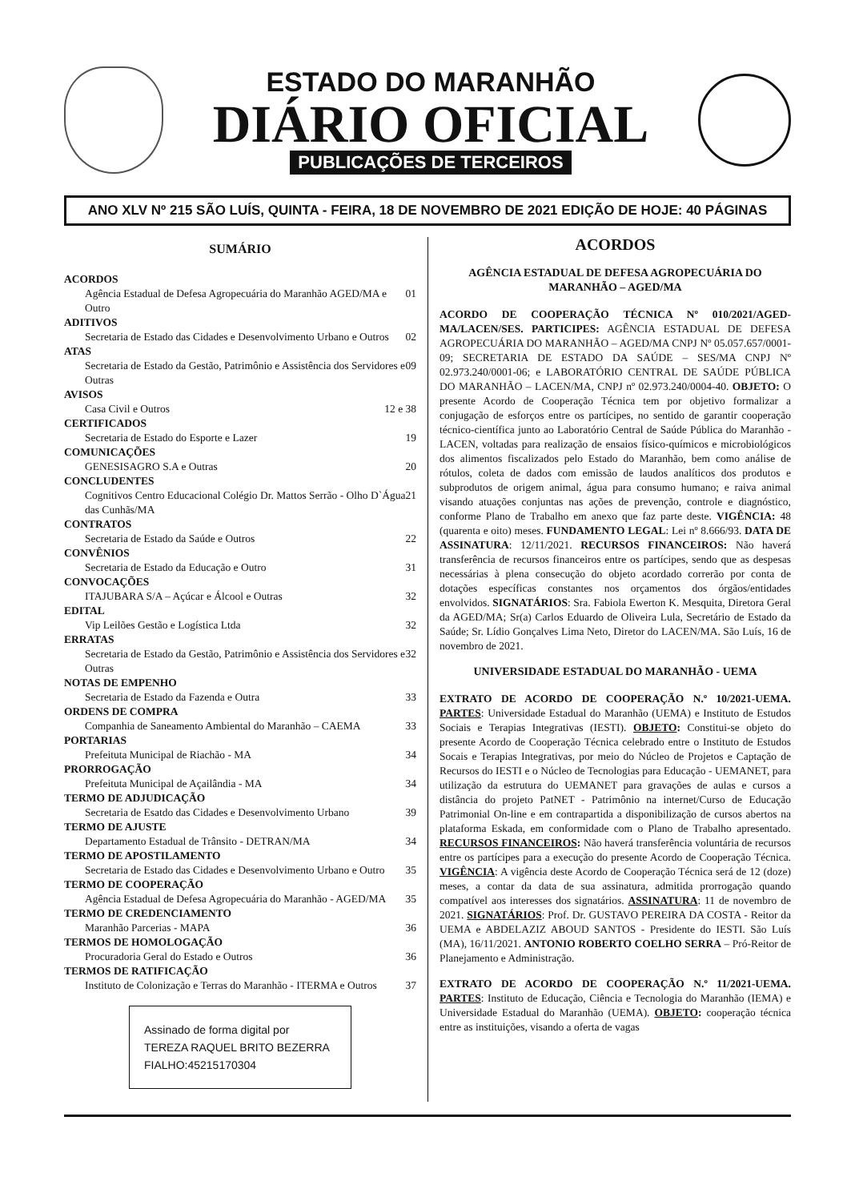ESTADO DO MARANHÃO
DIÁRIO OFICIAL
PUBLICAÇÕES DE TERCEIROS
ANO XLV Nº 215 SÃO LUÍS, QUINTA - FEIRA, 18 DE NOVEMBRO DE 2021 EDIÇÃO DE HOJE: 40 PÁGINAS
SUMÁRIO
ACORDOS
Agência Estadual de Defesa Agropecuária do Maranhão AGED/MA e Outro 01
ADITIVOS
Secretaria de Estado das Cidades e Desenvolvimento Urbano e Outros 02
ATAS
Secretaria de Estado da Gestão, Patrimônio e Assistência dos Servidores e Outras 09
AVISOS
Casa Civil e Outros 12 e 38
CERTIFICADOS
Secretaria de Estado do Esporte e Lazer 19
COMUNICAÇÕES
GENESISAGRO S.A e Outras 20
CONCLUDENTES
Cognitivos Centro Educacional Colégio Dr. Mattos Serrão - Olho D`Água das Cunhãs/MA 21
CONTRATOS
Secretaria de Estado da Saúde e Outros 22
CONVÊNIOS
Secretaria de Estado da Educação e Outro 31
CONVOCAÇÕES
ITAJUBARA S/A – Açúcar e Álcool e Outras 32
EDITAL
Vip Leilões Gestão e Logística Ltda 32
ERRATAS
Secretaria de Estado da Gestão, Patrimônio e Assistência dos Servidores e Outras 32
NOTAS DE EMPENHO
Secretaria de Estado da Fazenda e Outra 33
ORDENS DE COMPRA
Companhia de Saneamento Ambiental do Maranhão – CAEMA 33
PORTARIAS
Prefeituta Municipal de Riachão - MA 34
PRORROGAÇÃO
Prefeituta Municipal de Açailândia - MA 34
TERMO DE ADJUDICAÇÃO
Secretaria de Esatdo das Cidades e Desenvolvimento Urbano 39
TERMO DE AJUSTE
Departamento Estadual de Trânsito - DETRAN/MA 34
TERMO DE APOSTILAMENTO
Secretaria de Estado das Cidades e Desenvolvimento Urbano e Outro 35
TERMO DE COOPERAÇÃO
Agência Estadual de Defesa Agropecuária do Maranhão - AGED/MA 35
TERMO DE CREDENCIAMENTO
Maranhão Parcerias - MAPA 36
TERMOS DE HOMOLOGAÇÃO
Procuradoria Geral do Estado e Outros 36
TERMOS DE RATIFICAÇÃO
Instituto de Colonização e Terras do Maranhão - ITERMA e Outros 37
Assinado de forma digital por TEREZA RAQUEL BRITO BEZERRA FIALHO:45215170304
ACORDOS
AGÊNCIA ESTADUAL DE DEFESA AGROPECUÁRIA DO MARANHÃO – AGED/MA
ACORDO DE COOPERAÇÃO TÉCNICA Nº 010/2021/AGED-MA/LACEN/SES. PARTICIPES: AGÊNCIA ESTADUAL DE DEFESA AGROPECUÁRIA DO MARANHÃO – AGED/MA CNPJ Nº 05.057.657/0001-09; SECRETARIA DE ESTADO DA SAÚDE – SES/MA CNPJ Nº 02.973.240/0001-06; e LABORATÓRIO CENTRAL DE SAÚDE PÚBLICA DO MARANHÃO – LACEN/MA, CNPJ nº 02.973.240/0004-40. OBJETO: O presente Acordo de Cooperação Técnica tem por objetivo formalizar a conjugação de esforços entre os partícipes, no sentido de garantir cooperação técnico-científica junto ao Laboratório Central de Saúde Pública do Maranhão - LACEN, voltadas para realização de ensaios físico-químicos e microbiológicos dos alimentos fiscalizados pelo Estado do Maranhão, bem como análise de rótulos, coleta de dados com emissão de laudos analíticos dos produtos e subprodutos de origem animal, água para consumo humano; e raiva animal visando atuações conjuntas nas ações de prevenção, controle e diagnóstico, conforme Plano de Trabalho em anexo que faz parte deste. VIGÊNCIA: 48 (quarenta e oito) meses. FUNDAMENTO LEGAL: Lei nº 8.666/93. DATA DE ASSINATURA: 12/11/2021. RECURSOS FINANCEIROS: Não haverá transferência de recursos financeiros entre os partícipes, sendo que as despesas necessárias à plena consecução do objeto acordado correrão por conta de dotações específicas constantes nos orçamentos dos órgãos/entidades envolvidos. SIGNATÁRIOS: Sra. Fabiola Ewerton K. Mesquita, Diretora Geral da AGED/MA; Sr(a) Carlos Eduardo de Oliveira Lula, Secretário de Estado da Saúde; Sr. Lídio Gonçalves Lima Neto, Diretor do LACEN/MA. São Luís, 16 de novembro de 2021.
UNIVERSIDADE ESTADUAL DO MARANHÃO - UEMA
EXTRATO DE ACORDO DE COOPERAÇÃO N.º 10/2021-UEMA. PARTES: Universidade Estadual do Maranhão (UEMA) e Instituto de Estudos Sociais e Terapias Integrativas (IESTI). OBJETO: Constitui-se objeto do presente Acordo de Cooperação Técnica celebrado entre o Instituto de Estudos Socais e Terapias Integrativas, por meio do Núcleo de Projetos e Captação de Recursos do IESTI e o Núcleo de Tecnologias para Educação - UEMANET, para utilização da estrutura do UEMANET para gravações de aulas e cursos a distância do projeto PatNET - Patrimônio na internet/Curso de Educação Patrimonial On-line e em contrapartida a disponibilização de cursos abertos na plataforma Eskada, em conformidade com o Plano de Trabalho apresentado. RECURSOS FINANCEIROS: Não haverá transferência voluntária de recursos entre os partícipes para a execução do presente Acordo de Cooperação Técnica. VIGÊNCIA: A vigência deste Acordo de Cooperação Técnica será de 12 (doze) meses, a contar da data de sua assinatura, admitida prorrogação quando compatível aos interesses dos signatários. ASSINATURA: 11 de novembro de 2021. SIGNATÁRIOS: Prof. Dr. GUSTAVO PEREIRA DA COSTA - Reitor da UEMA e ABDELAZIZ ABOUD SANTOS - Presidente do IESTI. São Luís (MA), 16/11/2021. ANTONIO ROBERTO COELHO SERRA – Pró-Reitor de Planejamento e Administração.
EXTRATO DE ACORDO DE COOPERAÇÃO N.º 11/2021-UEMA. PARTES: Instituto de Educação, Ciência e Tecnologia do Maranhão (IEMA) e Universidade Estadual do Maranhão (UEMA). OBJETO: cooperação técnica entre as instituições, visando a oferta de vagas